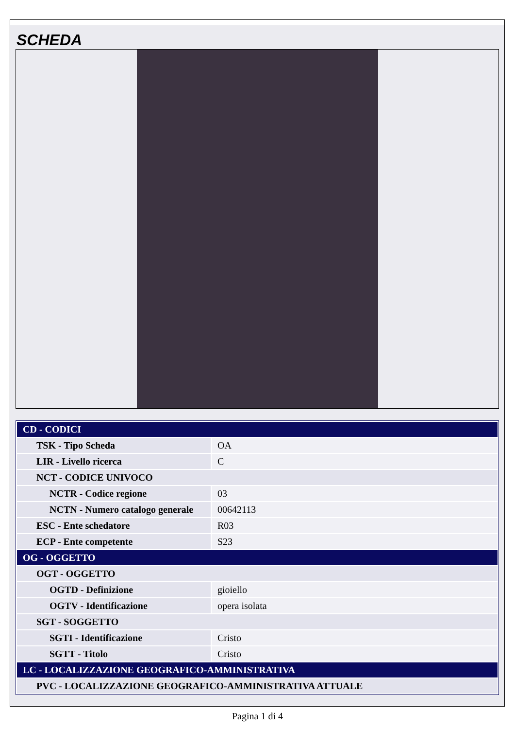SCHEDA
| CD - CODICI | |
| TSK - Tipo Scheda | OA |
| LIR - Livello ricerca | C |
| NCT - CODICE UNIVOCO | |
| NCTR - Codice regione | 03 |
| NCTN - Numero catalogo generale | 00642113 |
| ESC - Ente schedatore | R03 |
| ECP - Ente competente | S23 |
| OG - OGGETTO | |
| OGT - OGGETTO | |
| OGTD - Definizione | gioiello |
| OGTV - Identificazione | opera isolata |
| SGT - SOGGETTO | |
| SGTI - Identificazione | Cristo |
| SGTT - Titolo | Cristo |
| LC - LOCALIZZAZIONE GEOGRAFICO-AMMINISTRATIVA | |
| PVC - LOCALIZZAZIONE GEOGRAFICO-AMMINISTRATIVA ATTUALE | |
Pagina 1 di 4